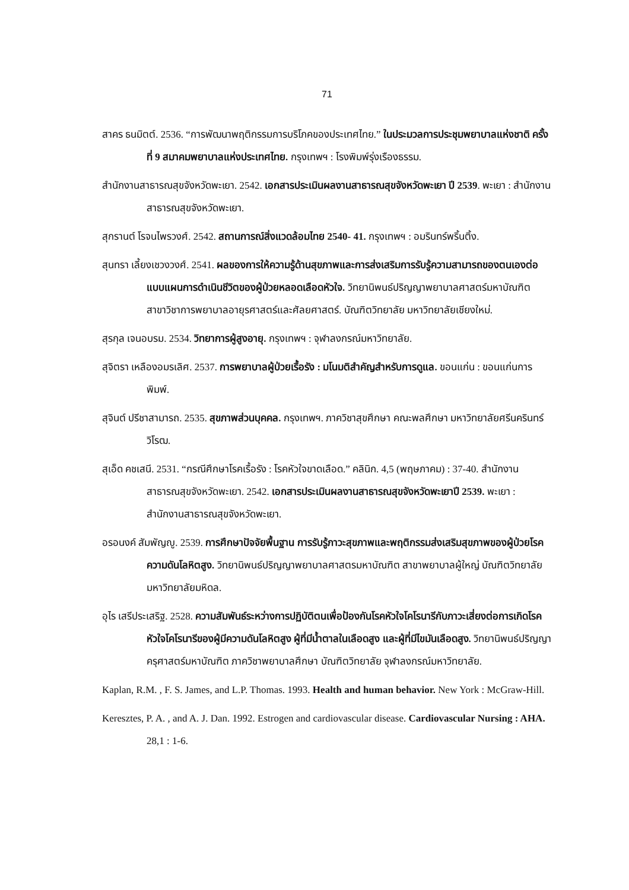71
สาคร ธนมิตต์. 2536. “การพัฒนาพฤติกรรมการบริโภคของประเทศไทย.” ในประมวลการประชุมพยาบาลแห่งชาติ ครั้งที่ 9 สมาคมพยาบาลแห่งประเทศไทย. กรุงเทพฯ : โรงพิมพ์รุ่งเรืองธรรม.
สำนักงานสาธารณสุขจังหวัดพะเยา. 2542. เอกสารประเมินผลงานสาธารณสุขจังหวัดพะเยา ปี 2539. พะเยา : สำนักงานสาธารณสุขจังหวัดพะเยา.
สุกรานต์ โรจนไพรวงศ์. 2542. สถานการณ์สิ่งแวดล้อมไทย 2540- 41. กรุงเทพฯ : อมรินทร์พริ้นติ้ง.
สุนทรา เลี้ยงเชวงวงศ์. 2541. ผลของการให้ความรู้ด้านสุขภาพและการส่งเสริมการรับรู้ความสามารถของตนเองต่อแบบแผนการดำเนินชีวิตของผู้ป่วยหลอดเลือดหัวใจ. วิทยานิพนธ์ปริญญาพยาบาลศาสตร์มหาบัณฑิต สาขาวิชาการพยาบาลอายุรศาสตร์และศัลยศาสตร์. บัณฑิตวิทยาลัย มหาวิทยาลัยเชียงใหม่.
สุรกุล เจนอบรม. 2534. วิทยาการผู้สูงอายุ. กรุงเทพฯ : จุฬาลงกรณ์มหาวิทยาลัย.
สุจิตรา เหลืองอมรเลิศ. 2537. การพยาบาลผู้ป่วยเรื้อรัง : มโนมติสำคัญสำหรับการดูแล. ขอนแก่น : ขอนแก่นการพิมพ์.
สุจินต์ ปรีชาสามารถ. 2535. สุขภาพส่วนบุคคล. กรุงเทพฯ. ภาควิชาสุขศึกษา คณะพลศึกษา มหาวิทยาลัยศรีนครินทร์วิโรฒ.
สุเอ็ด คชเสนี. 2531. “กรณีศึกษาโรคเรื้อรัง : โรคหัวใจขาดเลือด.” คลินิก. 4,5 (พฤษภาคม) : 37-40. สำนักงานสาธารณสุขจังหวัดพะเยา. 2542. เอกสารประเมินผลงานสาธารณสุขจังหวัดพะเยาปี 2539. พะเยา : สำนักงานสาธารณสุขจังหวัดพะเยา.
อรอนงค์ สัมพัญญู. 2539. การศึกษาปัจจัยพื้นฐาน การรับรู้ภาวะสุขภาพและพฤติกรรมส่งเสริมสุขภาพของผู้ป่วยโรคความดันโลหิตสูง. วิทยานิพนธ์ปริญญาพยาบาลศาสตรมหาบัณฑิต สาขาพยาบาลผู้ใหญ่ บัณฑิตวิทยาลัย มหาวิทยาลัยมหิดล.
อุไร เสรีประเสริฐ. 2528. ความสัมพันธ์ระหว่างการปฏิบัติตนเพื่อป้องกันโรคหัวใจโคโรนารีกับภาวะเสี่ยงต่อการเกิดโรคหัวใจโคโรนารีของผู้มีความดันโลหิตสูง ผู้ที่มีน้ำตาลในเลือดสูง และผู้ที่มีไขมันเลือดสูง. วิทยานิพนธ์ปริญญาครุศาสตร์มหาบัณฑิต ภาควิชาพยาบาลศึกษา บัณฑิตวิทยาลัย จุฬาลงกรณ์มหาวิทยาลัย.
Kaplan, R.M. , F. S. James, and L.P. Thomas. 1993. Health and human behavior. New York : McGraw-Hill.
Keresztes, P. A. , and A. J. Dan. 1992. Estrogen and cardiovascular disease. Cardiovascular Nursing : AHA. 28,1 : 1-6.